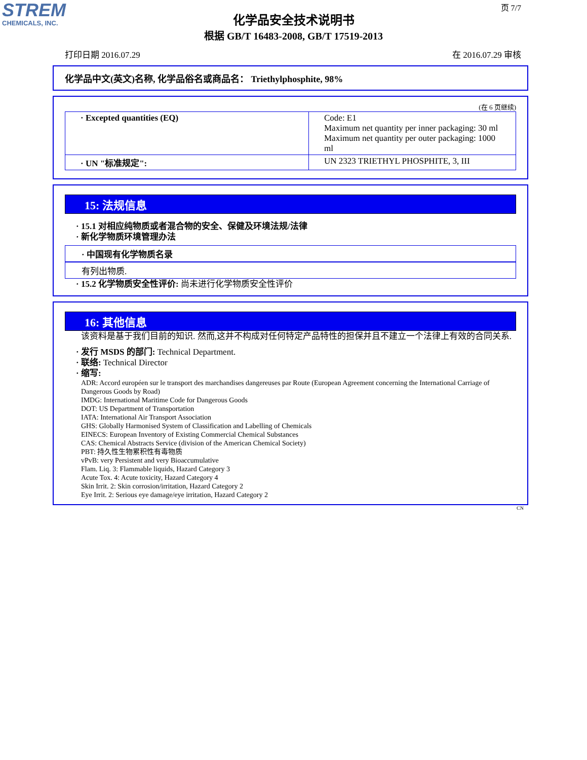STREM
CHEMICALS, INC.
页 7/7
化学品安全技术说明书
根据 GB/T 16483-2008, GB/T 17519-2013
打印日期 2016.07.29 在 2016.07.29 审核
化学品中文(英文)名称, 化学品俗名或商品名： Triethylphosphite, 98%
(在 6 页继续)
| · Excepted quantities (EQ) | Code: E1 Maximum net quantity per inner packaging: 30 ml Maximum net quantity per outer packaging: 1000 ml |
| · UN "标准规定": | UN 2323 TRIETHYL PHOSPHITE, 3, III |
15: 法规信息
· 15.1 对相应纯物质或者混合物的安全、保健及环境法规/法律
· 新化学物质环境管理办法
· 中国现有化学物质名录
有列出物质.
· 15.2 化学物质安全性评价: 尚未进行化学物质安全性评价
16: 其他信息
该资料是基于我们目前的知识. 然而,这并不构成对任何特定产品特性的担保并且不建立一个法律上有效的合同关系.
· 发行 MSDS 的部门: Technical Department.
· 联络: Technical Director
· 缩写:
ADR: Accord européen sur le transport des marchandises dangereuses par Route (European Agreement concerning the International Carriage of Dangerous Goods by Road)
IMDG: International Maritime Code for Dangerous Goods
DOT: US Department of Transportation
IATA: International Air Transport Association
GHS: Globally Harmonised System of Classification and Labelling of Chemicals
EINECS: European Inventory of Existing Commercial Chemical Substances
CAS: Chemical Abstracts Service (division of the American Chemical Society)
PBT: 持久性生物累积性有毒物质
vPvB: very Persistent and very Bioaccumulative
Flam. Liq. 3: Flammable liquids, Hazard Category 3
Acute Tox. 4: Acute toxicity, Hazard Category 4
Skin Irrit. 2: Skin corrosion/irritation, Hazard Category 2
Eye Irrit. 2: Serious eye damage/eye irritation, Hazard Category 2
CN